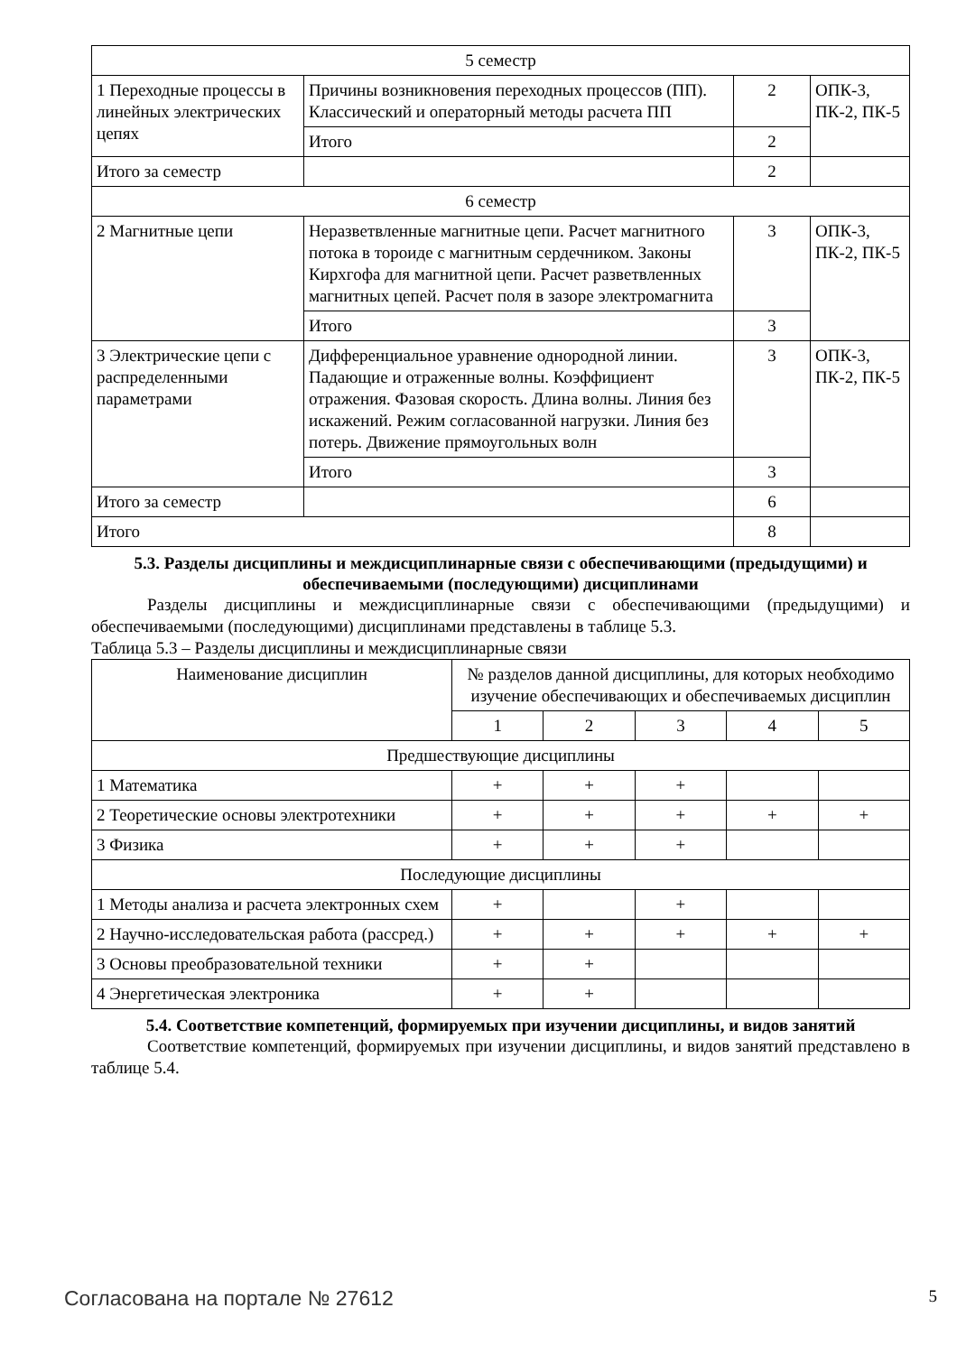| 5 семестр | | | |
| 1 Переходные процессы в линейных электрических цепях | Причины возникновения переходных процессов (ПП). Классический и операторный методы расчета ПП | 2 | ОПК-3, ПК-2, ПК-5 |
| | Итого | 2 | |
| Итого за семестр | | 2 | |
| 6 семестр | | | |
| 2 Магнитные цепи | Неразветвленные магнитные цепи. Расчет магнитного потока в тороиде с магнитным сердечником. Законы Кирхгофа для магнитной цепи. Расчет разветвленных магнитных цепей. Расчет поля в зазоре электромагнита | 3 | ОПК-3, ПК-2, ПК-5 |
| | Итого | 3 | |
| 3 Электрические цепи с распределенными параметрами | Дифференциальное уравнение однородной линии. Падающие и отраженные волны. Коэффициент отражения. Фазовая скорость. Длина волны. Линия без искажений. Режим согласованной нагрузки. Линия без потерь. Движение прямоугольных волн | 3 | ОПК-3, ПК-2, ПК-5 |
| | Итого | 3 | |
| Итого за семестр | | 6 | |
| Итого | | 8 | |
5.3. Разделы дисциплины и междисциплинарные связи с обеспечивающими (предыдущими) и обеспечиваемыми (последующими) дисциплинами
Разделы дисциплины и междисциплинарные связи с обеспечивающими (предыдущими) и обеспечиваемыми (последующими) дисциплинами представлены в таблице 5.3.
Таблица 5.3 – Разделы дисциплины и междисциплинарные связи
| Наименование дисциплин | № разделов данной дисциплины, для которых необходимо изучение обеспечивающих и обеспечиваемых дисциплин | | | | |
| --- | --- | --- | --- | --- | --- |
| | 1 | 2 | 3 | 4 | 5 |
| Предшествующие дисциплины | | | | | |
| 1 Математика | + | + | + | | |
| 2 Теоретические основы электротехники | + | + | + | + | + |
| 3 Физика | + | + | + | | |
| Последующие дисциплины | | | | | |
| 1 Методы анализа и расчета электронных схем | + | | + | | |
| 2 Научно-исследовательская работа (рассред.) | + | + | + | + | + |
| 3 Основы преобразовательной техники | + | + | | | |
| 4 Энергетическая электроника | + | + | | | |
5.4. Соответствие компетенций, формируемых при изучении дисциплины, и видов занятий
Соответствие компетенций, формируемых при изучении дисциплины, и видов занятий представлено в таблице 5.4.
Согласована на портале № 27612 5